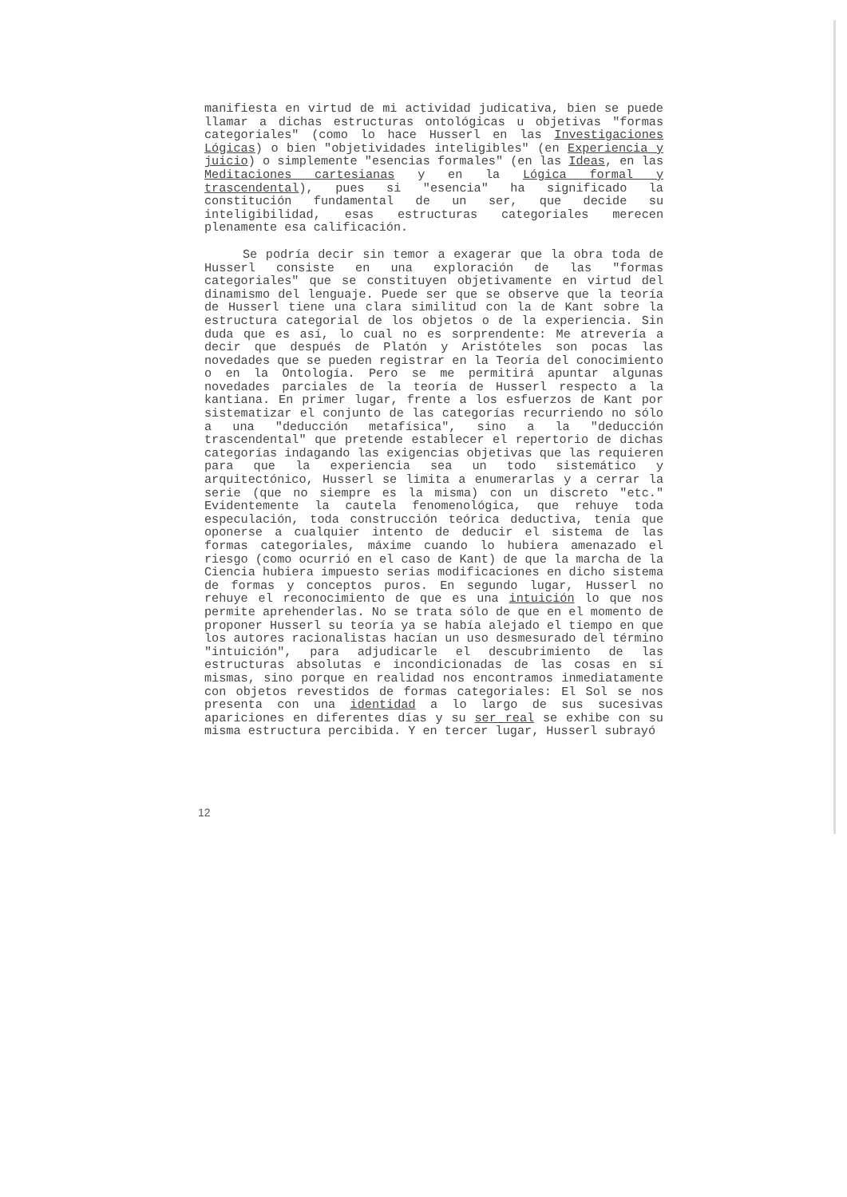manifiesta en virtud de mi actividad judicativa, bien se puede llamar a dichas estructuras ontológicas u objetivas "formas categoriales" (como lo hace Husserl en las Investigaciones Lógicas) o bien "objetividades inteligi­bles" (en Experiencia y juicio) o simplemente "esencias formales" (en las Ideas, en las Meditaciones cartesianas y en la Lógica formal y trascendental), pues si "esencia" ha significado la constitución fundamental de un ser, que decide su inteligibilidad, esas estructuras categoriales merecen plenamente esa calificación.
Se podría decir sin temor a exagerar que la obra toda de Husserl consiste en una exploración de las "formas categoriales" que se constituyen objetivamente en virtud del dinamismo del lenguaje. Puede ser que se observe que la teoría de Husserl tiene una clara simili­tud con la de Kant sobre la estructura categorial de los objetos o de la experiencia. Sin duda que es así, lo cual no es sorprendente: Me atrevería a decir que después de Platón y Aristóteles son pocas las novedades que se pueden registrar en la Teoría del conocimiento o en la Ontología. Pero se me permitirá apuntar algunas novedades parciales de la teoría de Husserl respecto a la kantiana. En primer lugar, frente a los esfuerzos de Kant por sistematizar el conjunto de las categorías recurriendo no sólo a una "deducción metafísica", sino a la "deducción trascendental" que pretende establecer el repertorio de dichas categorías indagando las exigencias objetivas que las requieren para que la experiencia sea un todo sistemático y arquitectónico, Husserl se limita a enume­rarlas y a cerrar la serie (que no siempre es la misma) con un discreto "etc." Evidentemente la cautela fenomeno­lógica, que rehuye toda especulación, toda construcción teórica deductiva, tenía que oponerse a cualquier intento de deducir el sistema de las formas categoriales, máxime cuando lo hubiera amenazado el riesgo (como ocurrió en el caso de Kant) de que la marcha de la Ciencia hubiera impuesto serias modificaciones en dicho sistema de formas y conceptos puros. En segundo lugar, Husserl no rehuye el reconocimiento de que es una intuición lo que nos permite aprehenderlas. No se trata sólo de que en el momento de proponer Husserl su teoría ya se había alejado el tiempo en que los autores racionalistas hacían un uso desmesura­do del término "intuición", para adjudicarle el descubri­miento de las estructuras absolutas e incondicionadas de las cosas en sí mismas, sino porque en realidad nos encontramos inmediatamente con objetos revestidos de formas categoriales: El Sol se nos presenta con una identidad a lo largo de sus sucesivas apariciones en diferentes días y su ser real se exhibe con su misma estructura percibida. Y en tercer lugar, Husserl subrayó
12